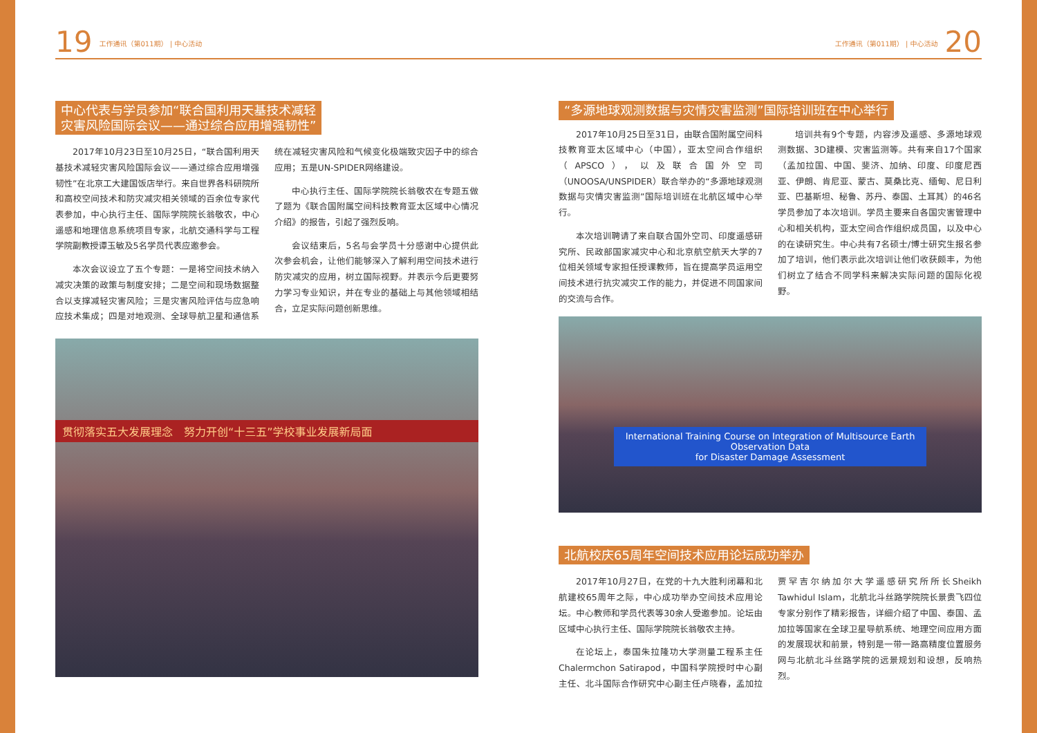19 工作通讯（第011期） | 中心活动
工作通讯（第011期） | 中心活动 20
中心代表与学员参加“联合国利用天基技术减轻
灾害风险国际会议——通过综合应用增强韧性”
2017年10月23日至10月25日，“联合国利用天基技术减轻灾害风险国际会议——通过综合应用增强韧性”在北京工大建国饭店举行。来自世界各科研院所和高校空间技术和防灾减灾相关领域的百余位专家代表参加，中心执行主任、国际学院院长翁敬农，中心遥感和地理信息系统项目专家，北航交通科学与工程学院副教授谭玉敏及5名学员代表应邀参会。
本次会议设立了五个专题：一是将空间技术纳入减灾决策的政策与制度安排；二是空间和现场数据整合以支撑减轻灾害风险；三是灾害风险评估与应急响应技术集成；四是对地观测、全球导航卫星和通信系统在减轻灾害风险和气候变化极端致灾因子中的综合应用；五是UN-SPIDER网络建设。
中心执行主任、国际学院院长翁敬农在专题五做了题为《联合国附属空间科技教育亚太区域中心情况介绍》的报告，引起了强烈反响。
会议结束后，5名与会学员十分感谢中心提供此次参会机会，让他们能够深入了解利用空间技术进行防灾减灾的应用，树立国际视野。并表示今后更要努力学习专业知识，并在专业的基础上与其他领域相结合，立足实际问题创新思维。
贯彻落实五大发展理念　努力开创“十三五”学校事业发展新局面
“多源地球观测数据与灾情灾害监测”国际培训班在中心举行
2017年10月25日至31日，由联合国附属空间科技教育亚太区域中心（中国），亚太空间合作组织（APSCO），以及联合国外空司（UNOOSA/UNSPIDER）联合举办的“多源地球观测数据与灾情灾害监测”国际培训班在北航区域中心举行。
本次培训聘请了来自联合国外空司、印度遥感研究所、民政部国家减灾中心和北京航空航天大学的7位相关领域专家担任授课教师，旨在提高学员运用空间技术进行抗灾减灾工作的能力，并促进不同国家间的交流与合作。
培训共有9个专题，内容涉及遥感、多源地球观测数据、3D建模、灾害监测等。共有来自17个国家（孟加拉国、中国、斐济、加纳、印度、印度尼西亚、伊朗、肯尼亚、蒙古、莫桑比克、缅甸、尼日利亚、巴基斯坦、秘鲁、苏丹、泰国、土耳其）的46名学员参加了本次培训。学员主要来自各国灾害管理中心和相关机构，亚太空间合作组织成员国，以及中心的在读研究生。中心共有7名硕士/博士研究生报名参加了培训，他们表示此次培训让他们收获颇丰，为他们树立了结合不同学科来解决实际问题的国际化视野。
International Training Course on Integration of Multisource Earth Observation Data
for Disaster Damage Assessment
北航校庆65周年空间技术应用论坛成功举办
2017年10月27日，在党的十九大胜利闭幕和北航建校65周年之际，中心成功举办空间技术应用论坛。中心教师和学员代表等30余人受邀参加。论坛由区域中心执行主任、国际学院院长翁敬农主持。
在论坛上，泰国朱拉隆功大学测量工程系主任Chalermchon Satirapod，中国科学院授时中心副主任、北斗国际合作研究中心副主任卢晓春，孟加拉贾罕吉尔纳加尔大学遥感研究所所长Sheikh Tawhidul Islam，北航北斗丝路学院院长景贵飞四位专家分别作了精彩报告，详细介绍了中国、泰国、孟加拉等国家在全球卫星导航系统、地理空间应用方面的发展现状和前景，特别是一带一路高精度位置服务网与北航北斗丝路学院的远景规划和设想，反响热烈。